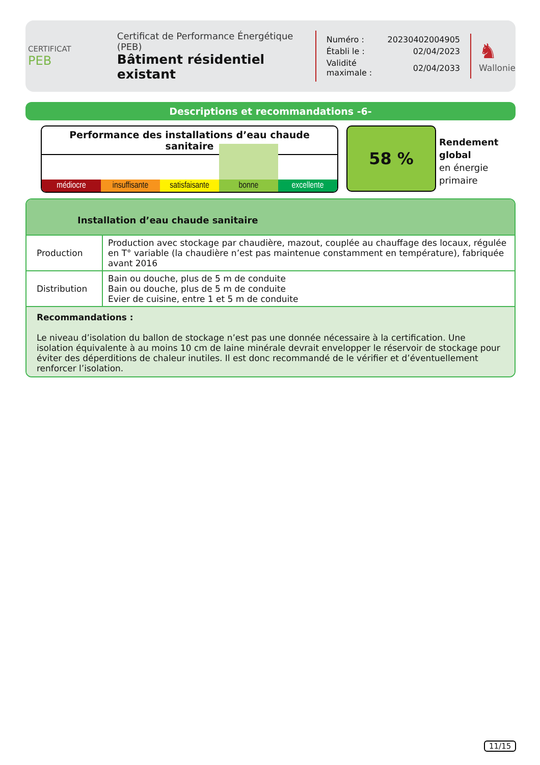CERTIFICAT
PEB
Certificat de Performance Énergétique (PEB)
Bâtiment résidentiel existant
| Numéro : | 20230402004905 |
| Établi le : | 02/04/2023 |
| Validité maximale : | 02/04/2033 |
♞
Wallonie
Descriptions et recommandations -6-
Performance des installations d’eau chaude sanitaire
médiocre insuffisante satisfaisante bonne excellente
58 %
Rendement
global
en énergie
primaire
Installation d’eau chaude sanitaire
| Production | Production avec stockage par chaudière, mazout, couplée au chauffage des locaux, régulée en T° variable (la chaudière n’est pas maintenue constamment en température), fabriquée avant 2016 |
| Distribution | Bain ou douche, plus de 5 m de conduite Bain ou douche, plus de 5 m de conduite Evier de cuisine, entre 1 et 5 m de conduite |
Recommandations :
Le niveau d’isolation du ballon de stockage n’est pas une donnée nécessaire à la certification. Une isolation équivalente à au moins 10 cm de laine minérale devrait envelopper le réservoir de stockage pour éviter des déperditions de chaleur inutiles. Il est donc recommandé de le vérifier et d’éventuellement renforcer l’isolation.
11/15